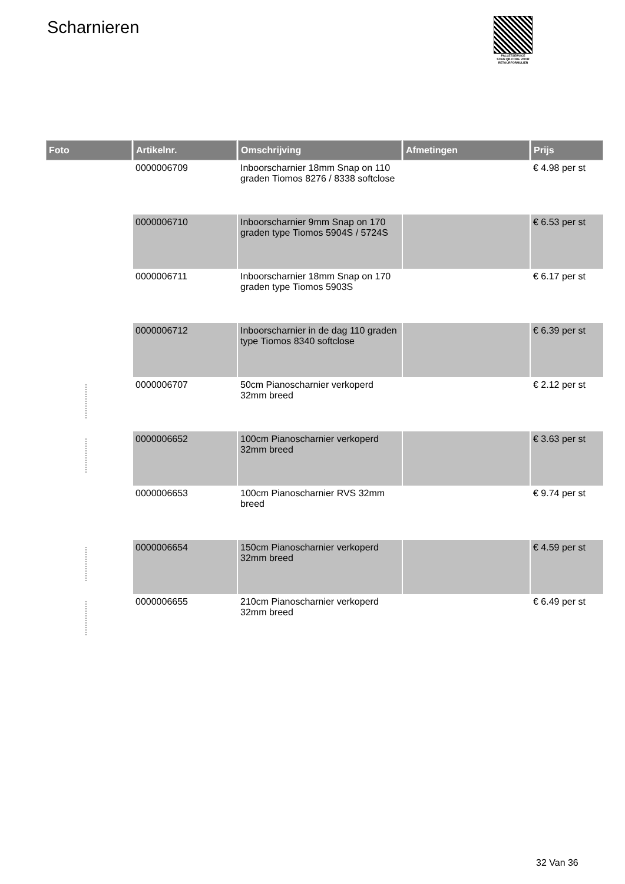Scharnieren
PALLETSERVICE
SCAN QR-CODE VOOR
RETOURFORMULIER
| Foto | Artikelnr. | Omschrijving | Afmetingen | Prijs |
| --- | --- | --- | --- | --- |
| | 0000006709 | Inboorscharnier 18mm Snap on 110 graden Tiomos 8276 / 8338 softclose | | € 4.98 per st |
| | 0000006710 | Inboorscharnier 9mm Snap on 170 graden type Tiomos 5904S / 5724S | | € 6.53 per st |
| | 0000006711 | Inboorscharnier 18mm Snap on 170 graden type Tiomos 5903S | | € 6.17 per st |
| | 0000006712 | Inboorscharnier in de dag 110 graden type Tiomos 8340 softclose | | € 6.39 per st |
| | 0000006707 | 50cm Pianoscharnier verkoperd 32mm breed | | € 2.12 per st |
| | 0000006652 | 100cm Pianoscharnier verkoperd 32mm breed | | € 3.63 per st |
| | 0000006653 | 100cm Pianoscharnier RVS 32mm breed | | € 9.74 per st |
| | 0000006654 | 150cm Pianoscharnier verkoperd 32mm breed | | € 4.59 per st |
| | 0000006655 | 210cm Pianoscharnier verkoperd 32mm breed | | € 6.49 per st |
32 Van 36